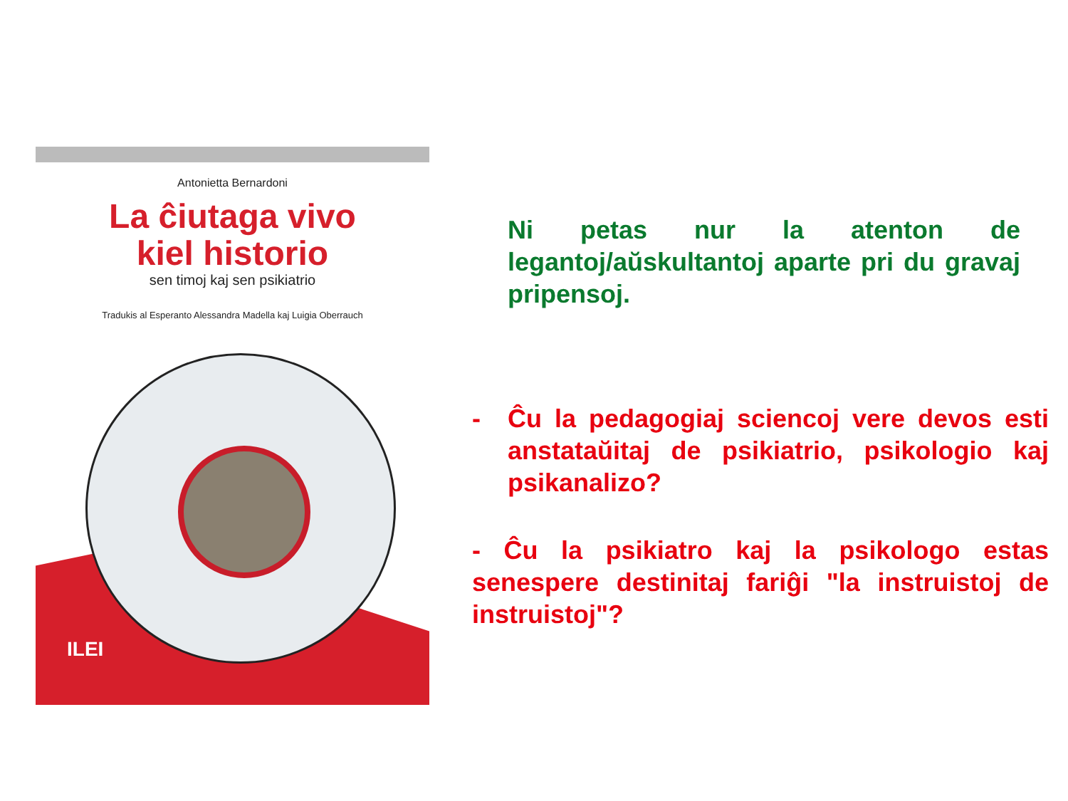Antonietta Bernardoni
La ĉiutaga vivo
kiel historio
sen timoj kaj sen psikiatrio
Tradukis al Esperanto Alessandra Madella kaj Luigia Oberrauch
ILEI
Ni petas nur la atenton de legantoj/aŭskultantoj aparte pri du gravaj pripensoj.
- Ĉu la pedagogiaj sciencoj vere devos esti anstataŭitaj de psikiatrio, psikologio kaj psikanalizo?
- Ĉu la psikiatro kaj la psikologo estas senespere destinitaj fariĝi "la instruistoj de instruistoj"?